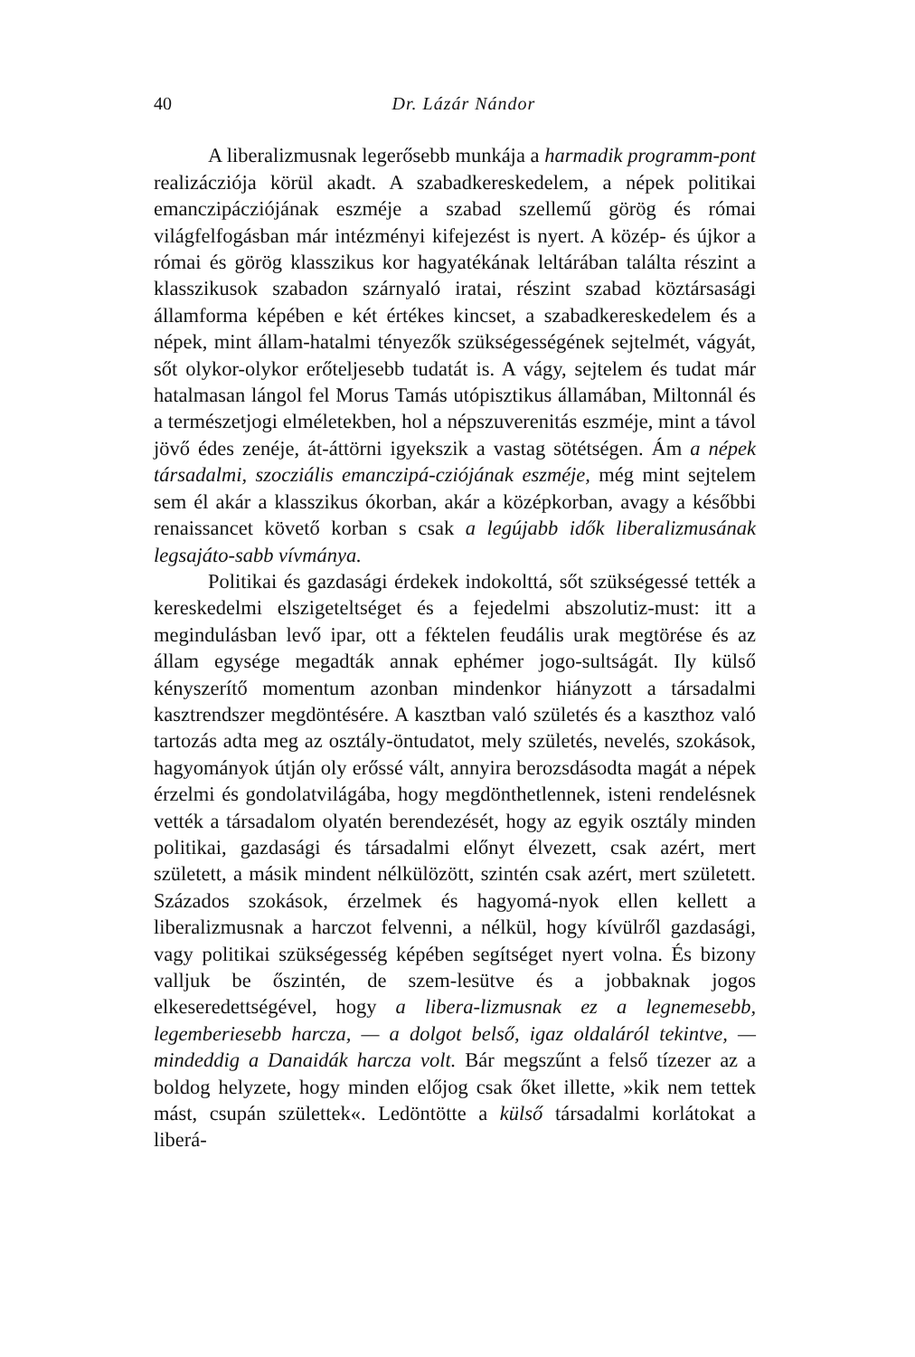40 Dr. Lázár Nándor
A liberalizmusnak legerősebb munkája a harmadik programm-pont realizácziója körül akadt. A szabadkereskedelem, a népek politikai emanczipácziójának eszméje a szabad szellemű görög és római világfelfogásban már intézményi kifejezést is nyert. A közép- és újkor a római és görög klasszikus kor hagyatékának leltárában találta részint a klasszikusok szabadon szárnyaló iratai, részint szabad köztársasági államforma képében e két értékes kincset, a szabadkereskedelem és a népek, mint állam-hatalmi tényezők szükségességének sejtelmét, vágyát, sőt olykor-olykor erőteljesebb tudatát is. A vágy, sejtelem és tudat már hatalmasan lángol fel Morus Tamás utópisztikus államában, Miltonnál és a természetjogi elméletekben, hol a népszuverenitás eszméje, mint a távol jövő édes zenéje, át-áttörni igyekszik a vastag sötétségen. Ám a népek társadalmi, szocziális emanczipá-cziójának eszméje, még mint sejtelem sem él akár a klasszikus ókorban, akár a középkorban, avagy a későbbi renaissancet követő korban s csak a legújabb idők liberalizmusának legsajáto-sabb vívmánya.
Politikai és gazdasági érdekek indokolttá, sőt szükségessé tették a kereskedelmi elszigeteltséget és a fejedelmi abszolutiz-must: itt a megindulásban levő ipar, ott a féktelen feudális urak megtörése és az állam egysége megadták annak ephémer jogo-sultságát. Ily külső kényszerítő momentum azonban mindenkor hiányzott a társadalmi kasztrendszer megdöntésére. A kasztban való születés és a kaszthoz való tartozás adta meg az osztály-öntudatot, mely születés, nevelés, szokások, hagyományok útján oly erőssé vált, annyira berozsdásodta magát a népek érzelmi és gondolatvilágába, hogy megdönthetlennek, isteni rendelésnek vették a társadalom olyatén berendezését, hogy az egyik osztály minden politikai, gazdasági és társadalmi előnyt élvezett, csak azért, mert született, a másik mindent nélkülözött, szintén csak azért, mert született. Százados szokások, érzelmek és hagyomá-nyok ellen kellett a liberalizmusnak a harczot felvenni, a nélkül, hogy kívülről gazdasági, vagy politikai szükségesség képében segítséget nyert volna. És bizony valljuk be őszintén, de szem-lesütve és a jobbaknak jogos elkeseredettségével, hogy a libera-lizmusnak ez a legnemesebb, legemberiesebb harcza, — a dolgot belső, igaz oldaláról tekintve, — mindeddig a Danaidák harcza volt. Bár megszűnt a felső tízezer az a boldog helyzete, hogy minden előjog csak őket illette, »kik nem tettek mást, csupán születtek«. Ledöntötte a külső társadalmi korlátokat a liberá-